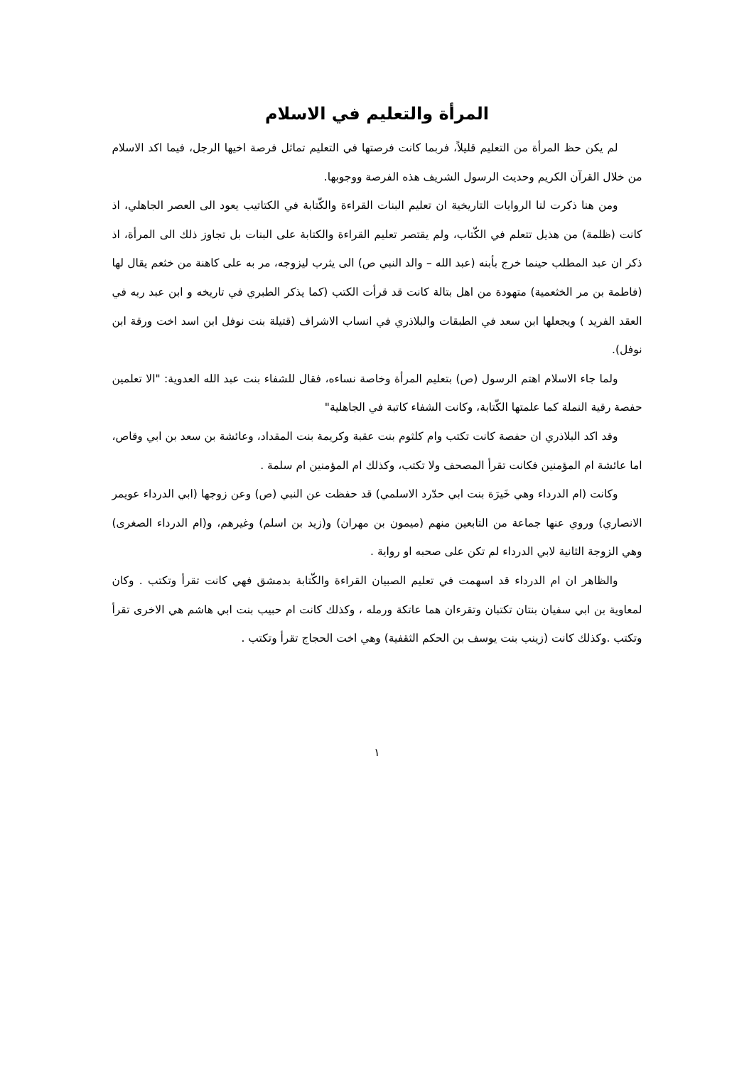المرأة والتعليم في الاسلام
لم يكن حظ المرأة من التعليم قليلاً، فربما كانت فرصتها في التعليم تماثل فرصة اخيها الرجل، فيما اكد الاسلام من خلال القرآن الكريم وحديث الرسول الشريف هذه الفرصة ووجوبها.
ومن هنا ذكرت لنا الروايات التاريخية ان تعليم البنات القراءة والكّتابة في الكتاتيب يعود الى العصر الجاهلي، اذ كانت (ظلمة) من هذيل تتعلم في الكّتاب، ولم يقتصر تعليم القراءة والكتابة على البنات بل تجاوز ذلك الى المرأة، اذ ذكر ان عبد المطلب حينما خرج بأبنه (عبد الله – والد النبي ص) الى يثرب ليزوجه، مر به على كاهنة من خثعم يقال لها (فاطمة بن مر الخثعمية) متهودة من اهل بتالة كانت قد قرأت الكتب (كما يذكر الطبري في تاريخه و ابن عبد ربه في العقد الفريد ) ويجعلها ابن سعد في الطبقات والبلاذري في انساب الاشراف (قتيلة بنت نوفل ابن اسد اخت ورقة ابن نوفل).
ولما جاء الاسلام اهتم الرسول (ص) بتعليم المرأة وخاصة نساءه، فقال للشفاء بنت عبد الله العدوية: "الا تعلمين حفصة رقية النملة كما علمتها الكّتابة، وكانت الشفاء كاتبة في الجاهلية"
وقد اكد البلاذري ان حفصة كانت تكتب وام كلثوم بنت عقبة وكريمة بنت المقداد، وعائشة بن سعد بن ابي وقاص، اما عائشة ام المؤمنين فكانت تقرأ المصحف ولا تكتب، وكذلك ام المؤمنين ام سلمة .
وكانت (ام الدرداء وهي خَيرَة بنت ابي حدّرد الاسلمي) قد حفظت عن النبي (ص) وعن زوجها (ابي الدرداء عويمر الانصاري) وروي عنها جماعة من التابعين منهم (ميمون بن مهران) و(زيد بن اسلم) وغيرهم، و(ام الدرداء الصغرى) وهي الزوجة الثانية لابي الدرداء لم تكن على صحبه او رواية .
والظاهر ان ام الدرداء قد اسهمت في تعليم الصبيان القراءة والكّتابة بدمشق فهي كانت تقرأ وتكتب . وكان لمعاوية بن ابي سفيان بنتان تكتبان وتقرءان هما عاتكة ورمله ، وكذلك كانت ام حبيب بنت ابي هاشم هي الاخرى تقرأ وتكتب .وكذلك كانت (زينب بنت يوسف بن الحكم الثقفية) وهي اخت الحجاج تقرأ وتكتب .
١